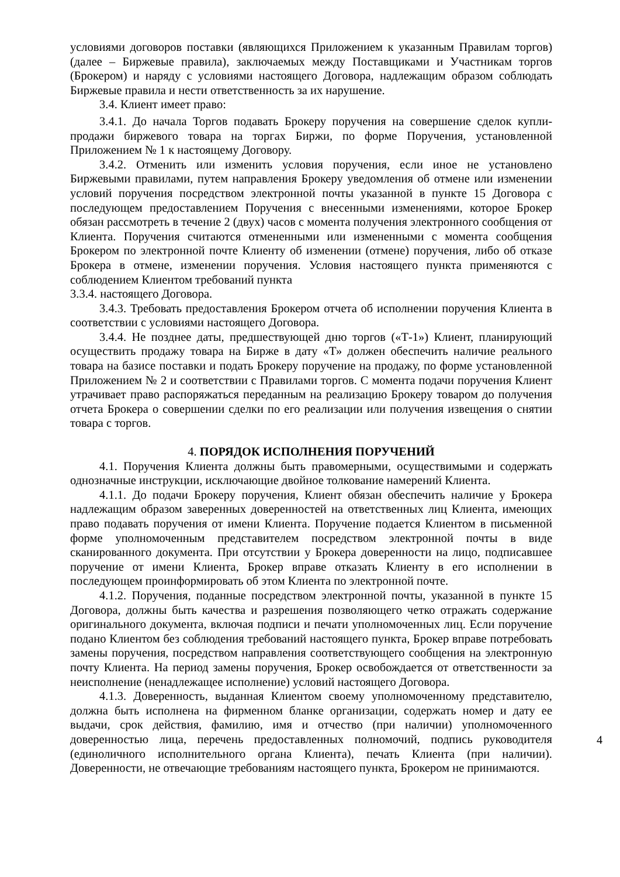условиями договоров поставки (являющихся Приложением к указанным Правилам торгов) (далее – Биржевые правила), заключаемых между Поставщиками и Участникам торгов (Брокером) и наряду с условиями настоящего Договора, надлежащим образом соблюдать Биржевые правила и нести ответственность за их нарушение.
3.4. Клиент имеет право:
3.4.1. До начала Торгов подавать Брокеру поручения на совершение сделок купли-продажи биржевого товара на торгах Биржи, по форме Поручения, установленной Приложением № 1 к настоящему Договору.
3.4.2. Отменить или изменить условия поручения, если иное не установлено Биржевыми правилами, путем направления Брокеру уведомления об отмене или изменении условий поручения посредством электронной почты указанной в пункте 15 Договора с последующем предоставлением Поручения с внесенными изменениями, которое Брокер обязан рассмотреть в течение 2 (двух) часов с момента получения электронного сообщения от Клиента. Поручения считаются отмененными или измененными с момента сообщения Брокером по электронной почте Клиенту об изменении (отмене) поручения, либо об отказе Брокера в отмене, изменении поручения. Условия настоящего пункта применяются с соблюдением Клиентом требований пункта
3.3.4. настоящего Договора.
3.4.3. Требовать предоставления Брокером отчета об исполнении поручения Клиента в соответствии с условиями настоящего Договора.
3.4.4. Не позднее даты, предшествующей дню торгов («Т-1») Клиент, планирующий осуществить продажу товара на Бирже в дату «Т» должен обеспечить наличие реального товара на базисе поставки и подать Брокеру поручение на продажу, по форме установленной Приложением № 2 и соответствии с Правилами торгов. С момента подачи поручения Клиент утрачивает право распоряжаться переданным на реализацию Брокеру товаром до получения отчета Брокера о совершении сделки по его реализации или получения извещения о снятии товара с торгов.
4. ПОРЯДОК ИСПОЛНЕНИЯ ПОРУЧЕНИЙ
4.1. Поручения Клиента должны быть правомерными, осуществимыми и содержать однозначные инструкции, исключающие двойное толкование намерений Клиента.
4.1.1. До подачи Брокеру поручения, Клиент обязан обеспечить наличие у Брокера надлежащим образом заверенных доверенностей на ответственных лиц Клиента, имеющих право подавать поручения от имени Клиента. Поручение подается Клиентом в письменной форме уполномоченным представителем посредством электронной почты в виде сканированного документа. При отсутствии у Брокера доверенности на лицо, подписавшее поручение от имени Клиента, Брокер вправе отказать Клиенту в его исполнении в последующем проинформировать об этом Клиента по электронной почте.
4.1.2. Поручения, поданные посредством электронной почты, указанной в пункте 15 Договора, должны быть качества и разрешения позволяющего четко отражать содержание оригинального документа, включая подписи и печати уполномоченных лиц. Если поручение подано Клиентом без соблюдения требований настоящего пункта, Брокер вправе потребовать замены поручения, посредством направления соответствующего сообщения на электронную почту Клиента. На период замены поручения, Брокер освобождается от ответственности за неисполнение (ненадлежащее исполнение) условий настоящего Договора.
4.1.3. Доверенность, выданная Клиентом своему уполномоченному представителю, должна быть исполнена на фирменном бланке организации, содержать номер и дату ее выдачи, срок действия, фамилию, имя и отчество (при наличии) уполномоченного доверенностью лица, перечень предоставленных полномочий, подпись руководителя (единоличного исполнительного органа Клиента), печать Клиента (при наличии). Доверенности, не отвечающие требованиям настоящего пункта, Брокером не принимаются.
4